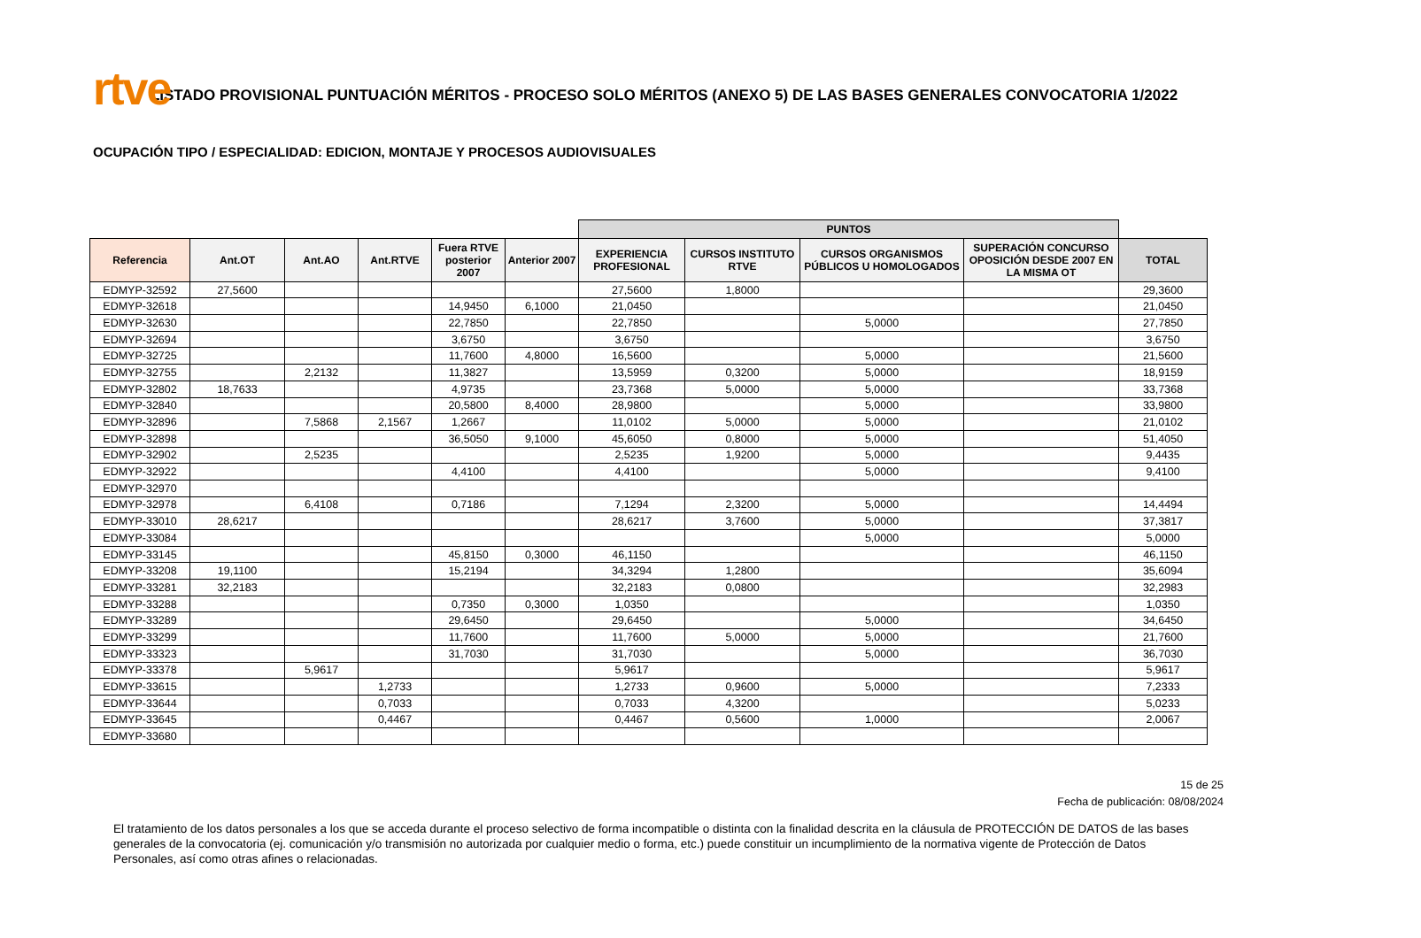rtve
LISTADO PROVISIONAL PUNTUACIÓN MÉRITOS - PROCESO SOLO MÉRITOS (ANEXO 5) DE LAS BASES GENERALES CONVOCATORIA 1/2022
OCUPACIÓN TIPO / ESPECIALIDAD: EDICION, MONTAJE Y PROCESOS AUDIOVISUALES
| | | | | | | PUNTOS | | | | |
| Referencia | Ant.OT | Ant.AO | Ant.RTVE | Fuera RTVE posterior 2007 | Anterior 2007 | EXPERIENCIA PROFESIONAL | CURSOS INSTITUTO RTVE | CURSOS ORGANISMOS PÚBLICOS U HOMOLOGADOS | SUPERACIÓN CONCURSO OPOSICIÓN DESDE 2007 EN LA MISMA OT | TOTAL |
| EDMYP-32592 | 27,5600 | | | | | 27,5600 | 1,8000 | | | 29,3600 |
| EDMYP-32618 | | | | 14,9450 | 6,1000 | 21,0450 | | | | 21,0450 |
| EDMYP-32630 | | | | 22,7850 | | 22,7850 | | 5,0000 | | 27,7850 |
| EDMYP-32694 | | | | 3,6750 | | 3,6750 | | | | 3,6750 |
| EDMYP-32725 | | | | 11,7600 | 4,8000 | 16,5600 | | 5,0000 | | 21,5600 |
| EDMYP-32755 | | 2,2132 | | 11,3827 | | 13,5959 | 0,3200 | 5,0000 | | 18,9159 |
| EDMYP-32802 | 18,7633 | | | 4,9735 | | 23,7368 | 5,0000 | 5,0000 | | 33,7368 |
| EDMYP-32840 | | | | 20,5800 | 8,4000 | 28,9800 | | 5,0000 | | 33,9800 |
| EDMYP-32896 | | 7,5868 | 2,1567 | 1,2667 | | 11,0102 | 5,0000 | 5,0000 | | 21,0102 |
| EDMYP-32898 | | | | 36,5050 | 9,1000 | 45,6050 | 0,8000 | 5,0000 | | 51,4050 |
| EDMYP-32902 | | 2,5235 | | | | 2,5235 | 1,9200 | 5,0000 | | 9,4435 |
| EDMYP-32922 | | | | 4,4100 | | 4,4100 | | 5,0000 | | 9,4100 |
| EDMYP-32970 | | | | | | | | | | |
| EDMYP-32978 | | 6,4108 | | 0,7186 | | 7,1294 | 2,3200 | 5,0000 | | 14,4494 |
| EDMYP-33010 | 28,6217 | | | | | 28,6217 | 3,7600 | 5,0000 | | 37,3817 |
| EDMYP-33084 | | | | | | | | 5,0000 | | 5,0000 |
| EDMYP-33145 | | | | 45,8150 | 0,3000 | 46,1150 | | | | 46,1150 |
| EDMYP-33208 | 19,1100 | | | 15,2194 | | 34,3294 | 1,2800 | | | 35,6094 |
| EDMYP-33281 | 32,2183 | | | | | 32,2183 | 0,0800 | | | 32,2983 |
| EDMYP-33288 | | | | 0,7350 | 0,3000 | 1,0350 | | | | 1,0350 |
| EDMYP-33289 | | | | 29,6450 | | 29,6450 | | 5,0000 | | 34,6450 |
| EDMYP-33299 | | | | 11,7600 | | 11,7600 | 5,0000 | 5,0000 | | 21,7600 |
| EDMYP-33323 | | | | 31,7030 | | 31,7030 | | 5,0000 | | 36,7030 |
| EDMYP-33378 | | 5,9617 | | | | 5,9617 | | | | 5,9617 |
| EDMYP-33615 | | | 1,2733 | | | 1,2733 | 0,9600 | 5,0000 | | 7,2333 |
| EDMYP-33644 | | | 0,7033 | | | 0,7033 | 4,3200 | | | 5,0233 |
| EDMYP-33645 | | | 0,4467 | | | 0,4467 | 0,5600 | 1,0000 | | 2,0067 |
| EDMYP-33680 | | | | | | | | | | |
15 de 25
Fecha de publicación: 08/08/2024
El tratamiento de los datos personales a los que se acceda durante el proceso selectivo de forma incompatible o distinta con la finalidad descrita en la cláusula de PROTECCIÓN DE DATOS de las bases generales de la convocatoria (ej. comunicación y/o transmisión no autorizada por cualquier medio o forma, etc.) puede constituir un incumplimiento de la normativa vigente de Protección de Datos Personales, así como otras afines o relacionadas.